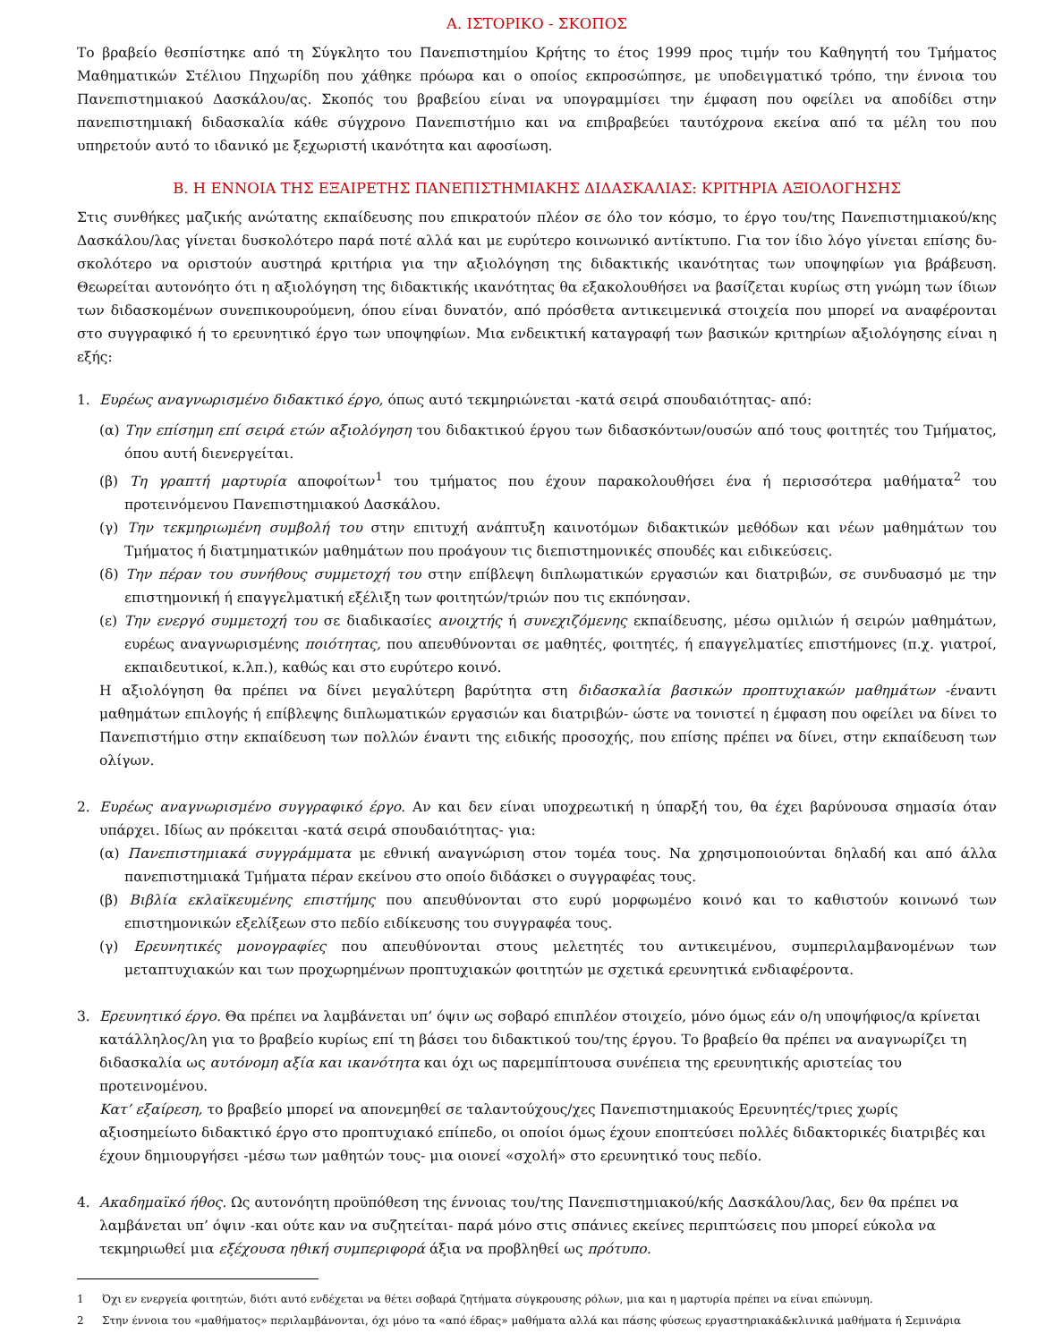Α. ΙΣΤΟΡΙΚΟ - ΣΚΟΠΟΣ
Το βραβείο θεσπίστηκε από τη Σύγκλητο του Πανεπιστημίου Κρήτης το έτος 1999 προς τιμήν του Καθηγητή του Τμήματος Μαθηματικών Στέλιου Πηχωρίδη που χάθηκε πρόωρα και ο οποίος εκπροσώπησε, με υποδειγματικό τρόπο, την έννοια του Πανεπιστημιακού Δασκάλου/ας. Σκοπός του βραβείου είναι να υπογραμμίσει την έμφαση που οφείλει να αποδίδει στην πανεπιστημιακή διδασκαλία κάθε σύγχρονο Πανεπιστήμιο και να επιβραβεύει ταυτόχρονα εκείνα από τα μέλη του που υπηρετούν αυτό το ιδανικό με ξεχωριστή ικανότητα και αφοσίωση.
Β. Η ΕΝΝΟΙΑ ΤΗΣ ΕΞΑΙΡΕΤΗΣ ΠΑΝΕΠΙΣΤΗΜΙΑΚΗΣ ΔΙΔΑΣΚΑΛΙΑΣ: ΚΡΙΤΗΡΙΑ ΑΞΙΟΛΟΓΗΣΗΣ
Στις συνθήκες μαζικής ανώτατης εκπαίδευσης που επικρατούν πλέον σε όλο τον κόσμο, το έργο του/της Πανεπιστημιακού/κης Δασκάλου/λας γίνεται δυσκολότερο παρά ποτέ αλλά και με ευρύτερο κοινωνικό αντίκτυπο. Για τον ίδιο λόγο γίνεται επίσης δυ-σκολότερο να οριστούν αυστηρά κριτήρια για την αξιολόγηση της διδακτικής ικανότητας των υποψηφίων για βράβευση. Θεωρείται αυτονόητο ότι η αξιολόγηση της διδακτικής ικανότητας θα εξακολουθήσει να βασίζεται κυρίως στη γνώμη των ίδιων των διδασκομένων συνεπικουρούμενη, όπου είναι δυνατόν, από πρόσθετα αντικειμενικά στοιχεία που μπορεί να αναφέρονται στο συγγραφικό ή το ερευνητικό έργο των υποψηφίων. Μια ενδεικτική καταγραφή των βασικών κριτηρίων αξιολόγησης είναι η εξής:
1. Ευρέως αναγνωρισμένο διδακτικό έργο, όπως αυτό τεκμηριώνεται -κατά σειρά σπουδαιότητας- από:
(α) Την επίσημη επί σειρά ετών αξιολόγηση του διδακτικού έργου των διδασκόντων/ουσών από τους φοιτητές του Τμήματος, όπου αυτή διενεργείται.
(β) Τη γραπτή μαρτυρία αποφοίτων<sup>1</sup> του τμήματος που έχουν παρακολουθήσει ένα ή περισσότερα μαθήματα<sup>2</sup> του προτεινόμενου Πανεπιστημιακού Δασκάλου.
(γ) Την τεκμηριωμένη συμβολή του στην επιτυχή ανάπτυξη καινοτόμων διδακτικών μεθόδων και νέων μαθημάτων του Τμήματος ή διατμηματικών μαθημάτων που προάγουν τις διεπιστημονικές σπουδές και ειδικεύσεις.
(δ) Την πέραν του συνήθους συμμετοχή του στην επίβλεψη διπλωματικών εργασιών και διατριβών, σε συνδυασμό με την επιστημονική ή επαγγελματική εξέλιξη των φοιτητών/τριών που τις εκπόνησαν.
(ε) Την ενεργό συμμετοχή του σε διαδικασίες ανοιχτής ή συνεχιζόμενης εκπαίδευσης, μέσω ομιλιών ή σειρών μαθημάτων, ευρέως αναγνωρισμένης ποιότητας, που απευθύνονται σε μαθητές, φοιτητές, ή επαγγελματίες επιστήμονες (π.χ. γιατροί, εκπαιδευτικοί, κ.λπ.), καθώς και στο ευρύτερο κοινό.
Η αξιολόγηση θα πρέπει να δίνει μεγαλύτερη βαρύτητα στη διδασκαλία βασικών προπτυχιακών μαθημάτων -έναντι μαθημάτων επιλογής ή επίβλεψης διπλωματικών εργασιών και διατριβών- ώστε να τονιστεί η έμφαση που οφείλει να δίνει το Πανεπιστήμιο στην εκπαίδευση των πολλών έναντι της ειδικής προσοχής, που επίσης πρέπει να δίνει, στην εκπαίδευση των ολίγων.
2. Ευρέως αναγνωρισμένο συγγραφικό έργο. Αν και δεν είναι υποχρεωτική η ύπαρξή του, θα έχει βαρύνουσα σημασία όταν υπάρχει. Ιδίως αν πρόκειται -κατά σειρά σπουδαιότητας- για:
(α) Πανεπιστημιακά συγγράμματα με εθνική αναγνώριση στον τομέα τους. Να χρησιμοποιούνται δηλαδή και από άλλα πανεπιστημιακά Τμήματα πέραν εκείνου στο οποίο διδάσκει ο συγγραφέας τους.
(β) Βιβλία εκλαϊκευμένης επιστήμης που απευθύνονται στο ευρύ μορφωμένο κοινό και το καθιστούν κοινωνό των επιστημονικών εξελίξεων στο πεδίο ειδίκευσης του συγγραφέα τους.
(γ) Ερευνητικές μονογραφίες που απευθύνονται στους μελετητές του αντικειμένου, συμπεριλαμβανομένων των μεταπτυχιακών και των προχωρημένων προπτυχιακών φοιτητών με σχετικά ερευνητικά ενδιαφέροντα.
3. Ερευνητικό έργο. Θα πρέπει να λαμβάνεται υπ’ όψιν ως σοβαρό επιπλέον στοιχείο, μόνο όμως εάν ο/η υποψήφιος/α κρίνεται κατάλληλος/λη για το βραβείο κυρίως επί τη βάσει του διδακτικού του/της έργου. Το βραβείο θα πρέπει να αναγνωρίζει τη διδασκαλία ως αυτόνομη αξία και ικανότητα και όχι ως παρεμπίπτουσα συνέπεια της ερευνητικής αριστείας του προτεινομένου.
Κατ’ εξαίρεση, το βραβείο μπορεί να απονεμηθεί σε ταλαντούχους/χες Πανεπιστημιακούς Ερευνητές/τριες χωρίς αξιοσημείωτο διδακτικό έργο στο προπτυχιακό επίπεδο, οι οποίοι όμως έχουν εποπτεύσει πολλές διδακτορικές διατριβές και έχουν δημιουργήσει -μέσω των μαθητών τους- μια οιονεί «σχολή» στο ερευνητικό τους πεδίο.
4. Ακαδημαϊκό ήθος. Ως αυτονόητη προϋπόθεση της έννοιας του/της Πανεπιστημιακού/κής Δασκάλου/λας, δεν θα πρέπει να λαμβάνεται υπ’ όψιν -και ούτε καν να συζητείται- παρά μόνο στις σπάνιες εκείνες περιπτώσεις που μπορεί εύκολα να τεκμηριωθεί μια εξέχουσα ηθική συμπεριφορά άξια να προβληθεί ως πρότυπο.
1 Όχι εν ενεργεία φοιτητών, διότι αυτό ενδέχεται να θέτει σοβαρά ζητήματα σύγκρουσης ρόλων, μια και η μαρτυρία πρέπει να είναι επώνυμη.
2 Στην έννοια του «μαθήματος» περιλαμβάνονται, όχι μόνο τα «από έδρας» μαθήματα αλλά και πάσης φύσεως εργαστηριακά&κλινικά μαθήματα ή Σεμινάρια